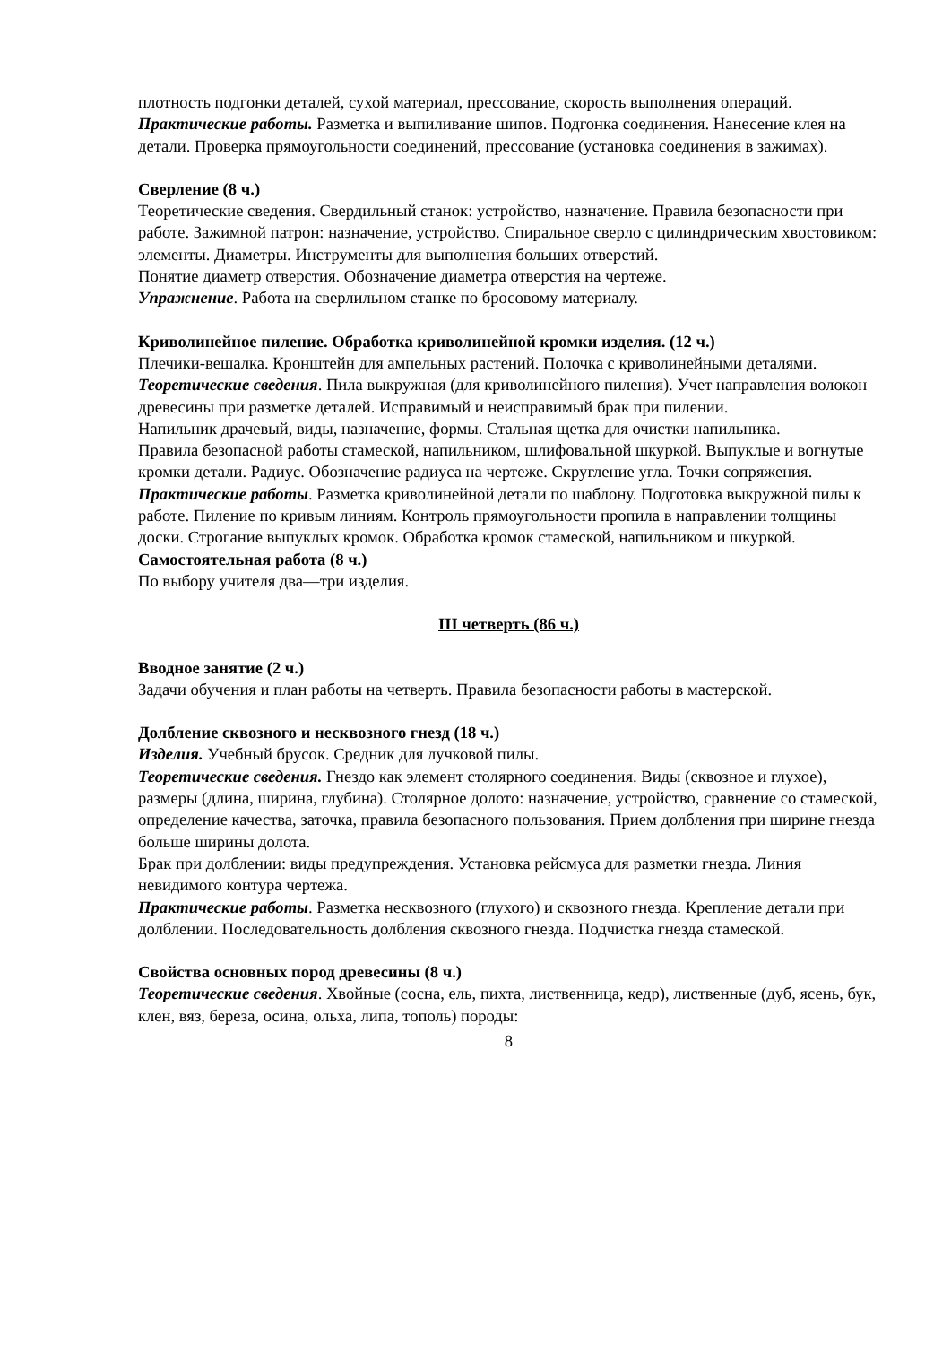плотность подгонки деталей, сухой материал, прессование, скорость выполнения операций.
Практические работы. Разметка и выпиливание шипов. Подгонка соединения. Нанесение клея на детали. Проверка прямоугольности соединений, прессование (установка соединения в зажимах).
Сверление (8 ч.)
Теоретические сведения. Свердильный станок: устройство, назначение. Правила безопасности при работе. Зажимной патрон: назначение, устройство. Спиральное сверло с цилиндрическим хвостовиком: элементы. Диаметры. Инструменты для выполнения больших отверстий.
Понятие диаметр отверстия. Обозначение диаметра отверстия на чертеже.
Упражнение. Работа на сверлильном станке по бросовому материалу.
Криволинейное пиление. Обработка криволинейной кромки изделия. (12 ч.)
Плечики-вешалка. Кронштейн для ампельных растений. Полочка с криволинейными деталями.
Теоретические сведения. Пила выкружная (для криволинейного пиления). Учет направления волокон древесины при разметке деталей. Исправимый и неисправимый брак при пилении.
Напильник драчевый, виды, назначение, формы. Стальная щетка для очистки напильника.
Правила безопасной работы стамеской, напильником, шлифовальной шкуркой. Выпуклые и вогнутые кромки детали. Радиус. Обозначение радиуса на чертеже. Скругление угла. Точки сопряжения.
Практические работы. Разметка криволинейной детали по шаблону. Подготовка выкружной пилы к работе. Пиление по кривым линиям. Контроль прямоугольности пропила в направлении толщины доски. Строгание выпуклых кромок. Обработка кромок стамеской, напильником и шкуркой.
Самостоятельная работа (8 ч.)
По выбору учителя два—три изделия.
III четверть (86 ч.)
Вводное занятие (2 ч.)
Задачи обучения и план работы на четверть. Правила безопасности работы в мастерской.
Долбление сквозного и несквозного гнезд (18 ч.)
Изделия. Учебный брусок. Средник для лучковой пилы.
Теоретические сведения. Гнездо как элемент столярного соединения. Виды (сквозное и глухое), размеры (длина, ширина, глубина). Столярное долото: назначение, устройство, сравнение со стамеской, определение качества, заточка, правила безопасного пользования. Прием долбления при ширине гнезда больше ширины долота.
Брак при долблении: виды предупреждения. Установка рейсмуса для разметки гнезда. Линия невидимого контура чертежа.
Практические работы. Разметка несквозного (глухого) и сквозного гнезда. Крепление детали при долблении. Последовательность долбления сквозного гнезда. Подчистка гнезда стамеской.
Свойства основных пород древесины (8 ч.)
Теоретические сведения. Хвойные (сосна, ель, пихта, лиственница, кедр), лиственные (дуб, ясень, бук, клен, вяз, береза, осина, ольха, липа, тополь) породы:
8